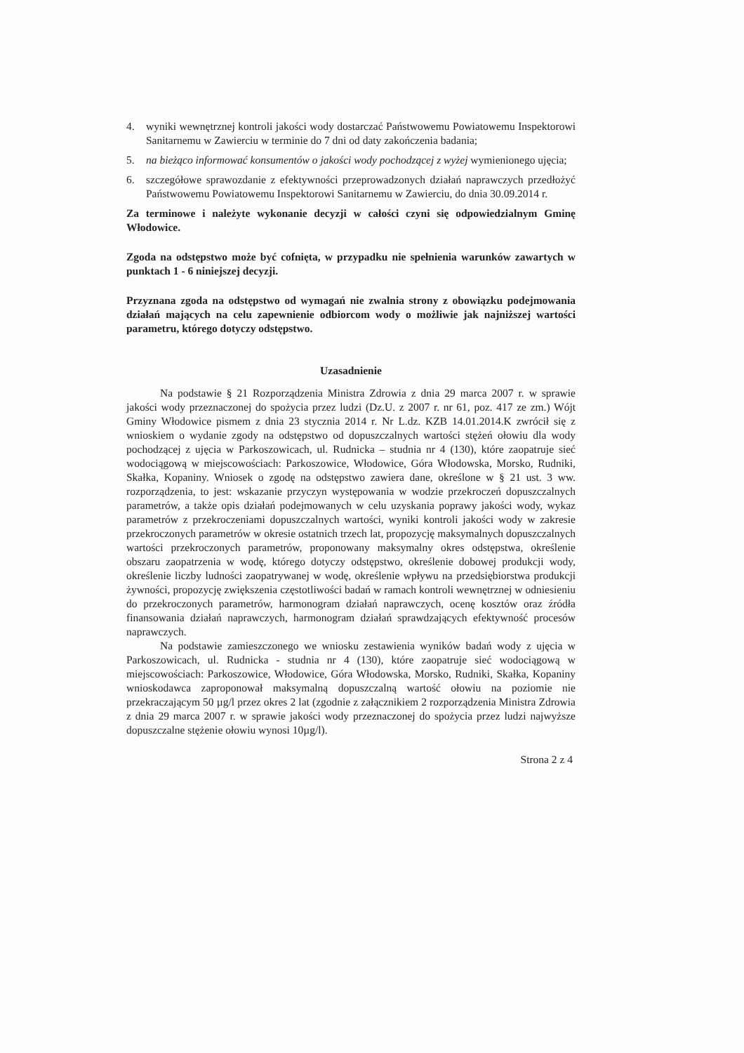4. wyniki wewnętrznej kontroli jakości wody dostarczać Państwowemu Powiatowemu Inspektorowi Sanitarnemu w Zawierciu w terminie do 7 dni od daty zakończenia badania;
5. na bieżąco informować konsumentów o jakości wody pochodzącej z wyżej wymienionego ujęcia;
6. szczegółowe sprawozdanie z efektywności przeprowadzonych działań naprawczych przedłożyć Państwowemu Powiatowemu Inspektorowi Sanitarnemu w Zawierciu, do dnia 30.09.2014 r.
Za terminowe i należyte wykonanie decyzji w całości czyni się odpowiedzialnym Gminę Włodowice.
Zgoda na odstępstwo może być cofnięta, w przypadku nie spełnienia warunków zawartych w punktach 1 - 6 niniejszej decyzji.
Przyznana zgoda na odstępstwo od wymagań nie zwalnia strony z obowiązku podejmowania działań mających na celu zapewnienie odbiorcom wody o możliwie jak najniższej wartości parametru, którego dotyczy odstępstwo.
Uzasadnienie
Na podstawie § 21 Rozporządzenia Ministra Zdrowia z dnia 29 marca 2007 r. w sprawie jakości wody przeznaczonej do spożycia przez ludzi (Dz.U. z 2007 r. nr 61, poz. 417 ze zm.) Wójt Gminy Włodowice pismem z dnia 23 stycznia 2014 r. Nr L.dz. KZB 14.01.2014.K zwrócił się z wnioskiem o wydanie zgody na odstępstwo od dopuszczalnych wartości stężeń ołowiu dla wody pochodzącej z ujęcia w Parkoszowicach, ul. Rudnicka – studnia nr 4 (130), które zaopatruje sieć wodociągową w miejscowościach: Parkoszowice, Włodowice, Góra Włodowska, Morsko, Rudniki, Skałka, Kopaniny. Wniosek o zgodę na odstępstwo zawiera dane, określone w § 21 ust. 3 ww. rozporządzenia, to jest: wskazanie przyczyn występowania w wodzie przekroczeń dopuszczalnych parametrów, a także opis działań podejmowanych w celu uzyskania poprawy jakości wody, wykaz parametrów z przekroczeniami dopuszczalnych wartości, wyniki kontroli jakości wody w zakresie przekroczonych parametrów w okresie ostatnich trzech lat, propozycję maksymalnych dopuszczalnych wartości przekroczonych parametrów, proponowany maksymalny okres odstępstwa, określenie obszaru zaopatrzenia w wodę, którego dotyczy odstępstwo, określenie dobowej produkcji wody, określenie liczby ludności zaopatrywanej w wodę, określenie wpływu na przedsiębiorstwa produkcji żywności, propozycję zwiększenia częstotliwości badań w ramach kontroli wewnętrznej w odniesieniu do przekroczonych parametrów, harmonogram działań naprawczych, ocenę kosztów oraz źródła finansowania działań naprawczych, harmonogram działań sprawdzających efektywność procesów naprawczych.
Na podstawie zamieszczonego we wniosku zestawienia wyników badań wody z ujęcia w Parkoszowicach, ul. Rudnicka - studnia nr 4 (130), które zaopatruje sieć wodociągową w miejscowościach: Parkoszowice, Włodowice, Góra Włodowska, Morsko, Rudniki, Skałka, Kopaniny wnioskodawca zaproponował maksymalną dopuszczalną wartość ołowiu na poziomie nie przekraczającym 50 µg/l przez okres 2 lat (zgodnie z załącznikiem 2 rozporządzenia Ministra Zdrowia z dnia 29 marca 2007 r. w sprawie jakości wody przeznaczonej do spożycia przez ludzi najwyższe dopuszczalne stężenie ołowiu wynosi 10µg/l).
Strona 2 z 4